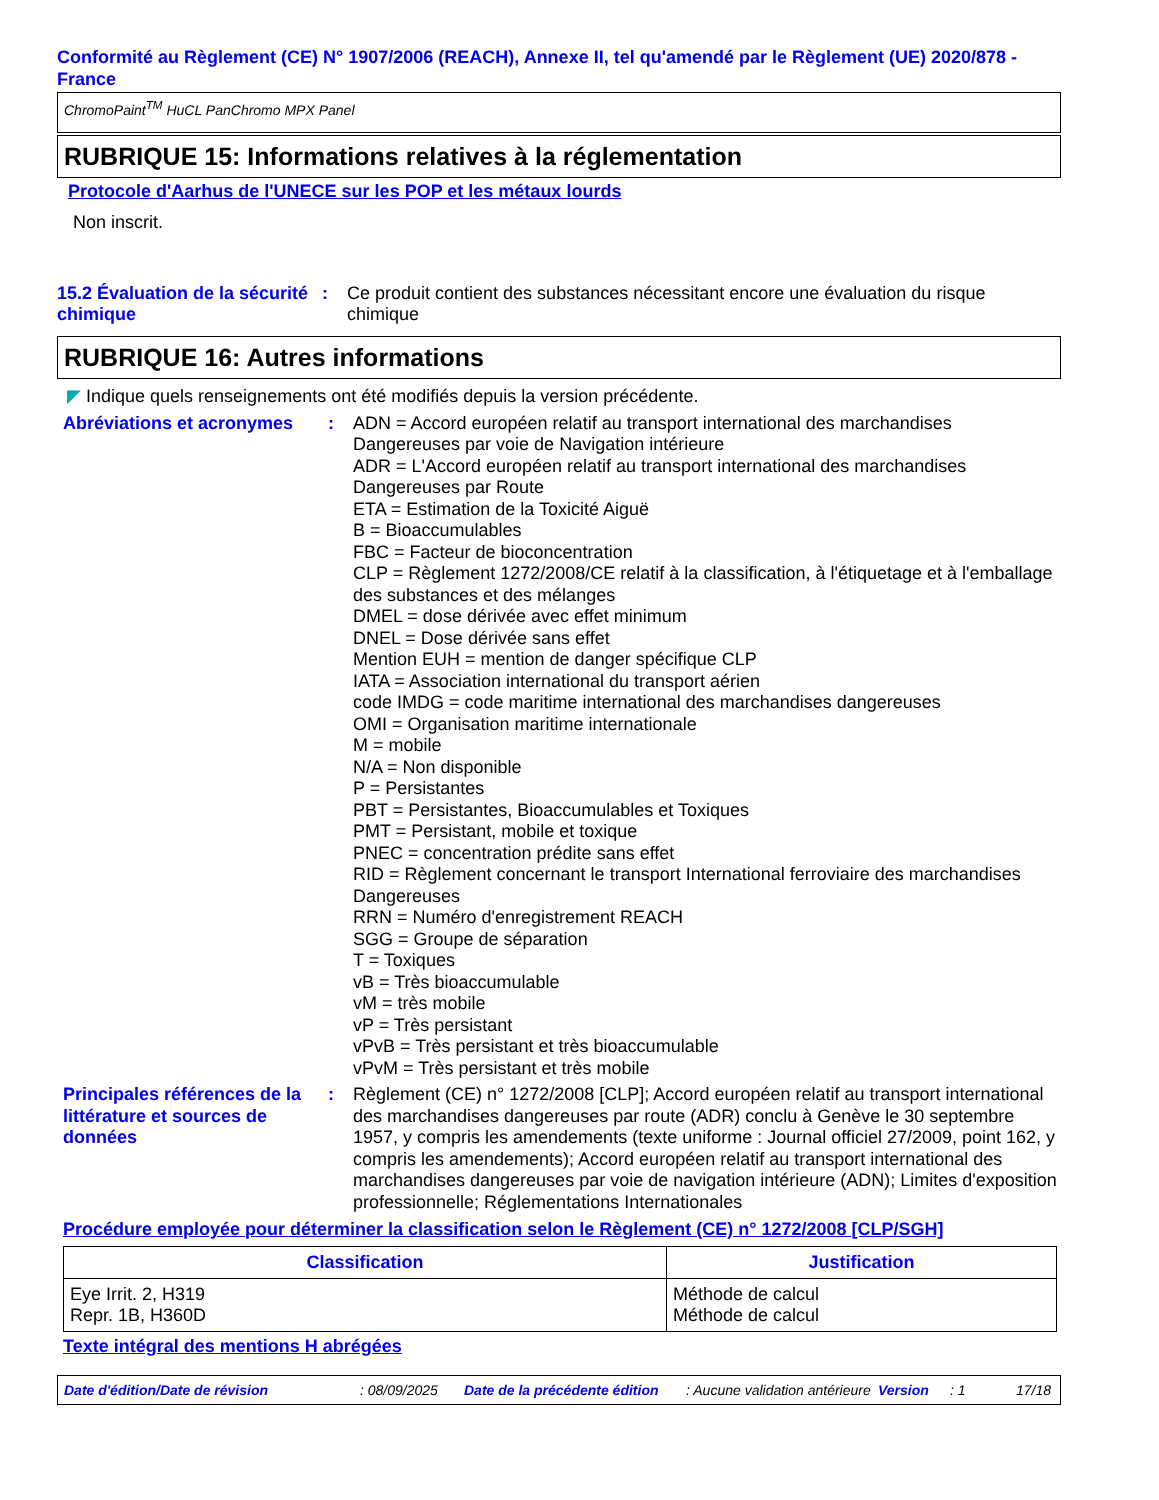Conformité au Règlement (CE) N° 1907/2006 (REACH), Annexe II, tel qu'amendé par le Règlement (UE) 2020/878 - France
ChromoPaint<sup>TM</sup> HuCL PanChromo MPX Panel
RUBRIQUE 15: Informations relatives à la réglementation
Protocole d'Aarhus de l'UNECE sur les POP et les métaux lourds
Non inscrit.
15.2 Évaluation de la sécurité chimique
: Ce produit contient des substances nécessitant encore une évaluation du risque chimique
RUBRIQUE 16: Autres informations
◤ Indique quels renseignements ont été modifiés depuis la version précédente.
Abréviations et acronymes
: ADN = Accord européen relatif au transport international des marchandises Dangereuses par voie de Navigation intérieure
ADR = L'Accord européen relatif au transport international des marchandises Dangereuses par Route
ETA = Estimation de la Toxicité Aiguë
B = Bioaccumulables
FBC = Facteur de bioconcentration
CLP = Règlement 1272/2008/CE relatif à la classification, à l'étiquetage et à l'emballage des substances et des mélanges
DMEL = dose dérivée avec effet minimum
DNEL = Dose dérivée sans effet
Mention EUH = mention de danger spécifique CLP
IATA = Association international du transport aérien
code IMDG = code maritime international des marchandises dangereuses
OMI = Organisation maritime internationale
M = mobile
N/A = Non disponible
P = Persistantes
PBT = Persistantes, Bioaccumulables et Toxiques
PMT = Persistant, mobile et toxique
PNEC = concentration prédite sans effet
RID = Règlement concernant le transport International ferroviaire des marchandises Dangereuses
RRN = Numéro d'enregistrement REACH
SGG = Groupe de séparation
T = Toxiques
vB = Très bioaccumulable
vM = très mobile
vP = Très persistant
vPvB = Très persistant et très bioaccumulable
vPvM = Très persistant et très mobile
Principales références de la littérature et sources de données
: Règlement (CE) n° 1272/2008 [CLP]; Accord européen relatif au transport international des marchandises dangereuses par route (ADR) conclu à Genève le 30 septembre 1957, y compris les amendements (texte uniforme : Journal officiel 27/2009, point 162, y compris les amendements); Accord européen relatif au transport international des marchandises dangereuses par voie de navigation intérieure (ADN); Limites d'exposition professionnelle; Réglementations Internationales
Procédure employée pour déterminer la classification selon le Règlement (CE) n° 1272/2008 [CLP/SGH]
| Classification | Justification |
| --- | --- |
| Eye Irrit. 2, H319 Repr. 1B, H360D | Méthode de calcul Méthode de calcul |
Texte intégral des mentions H abrégées
Date d'édition/Date de révision: 08/09/2025 Date de la précédente édition: Aucune validation antérieure Version: 1 17/18